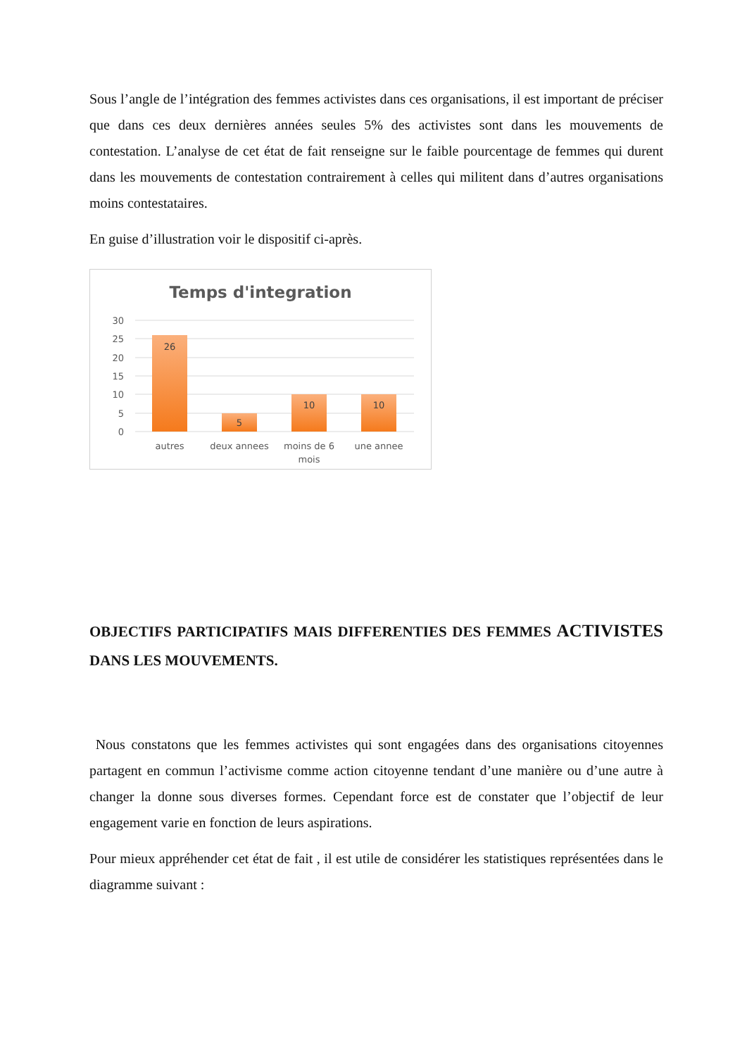Sous l’angle de l’intégration des femmes activistes dans ces organisations, il est important de préciser que dans ces deux dernières années seules 5% des activistes sont dans les mouvements de contestation. L’analyse de cet état de fait renseigne sur le faible pourcentage de femmes qui durent dans les mouvements de contestation contrairement à celles qui militent dans d’autres organisations moins contestataires.
En guise d’illustration voir le dispositif ci-après.
Temps d'integration
30
25
20
15
10
5
0
26
5
10
10
autres
deux annees
moins de 6
mois
une annee
OBJECTIFS PARTICIPATIFS MAIS DIFFERENTIES DES FEMMES ACTIVISTES DANS LES MOUVEMENTS.
Nous constatons que les femmes activistes qui sont engagées dans des organisations citoyennes partagent en commun l’activisme comme action citoyenne tendant d’une manière ou d’une autre à changer la donne sous diverses formes. Cependant force est de constater que l’objectif de leur engagement varie en fonction de leurs aspirations.
Pour mieux appréhender cet état de fait , il est utile de considérer les statistiques représentées dans le diagramme suivant :